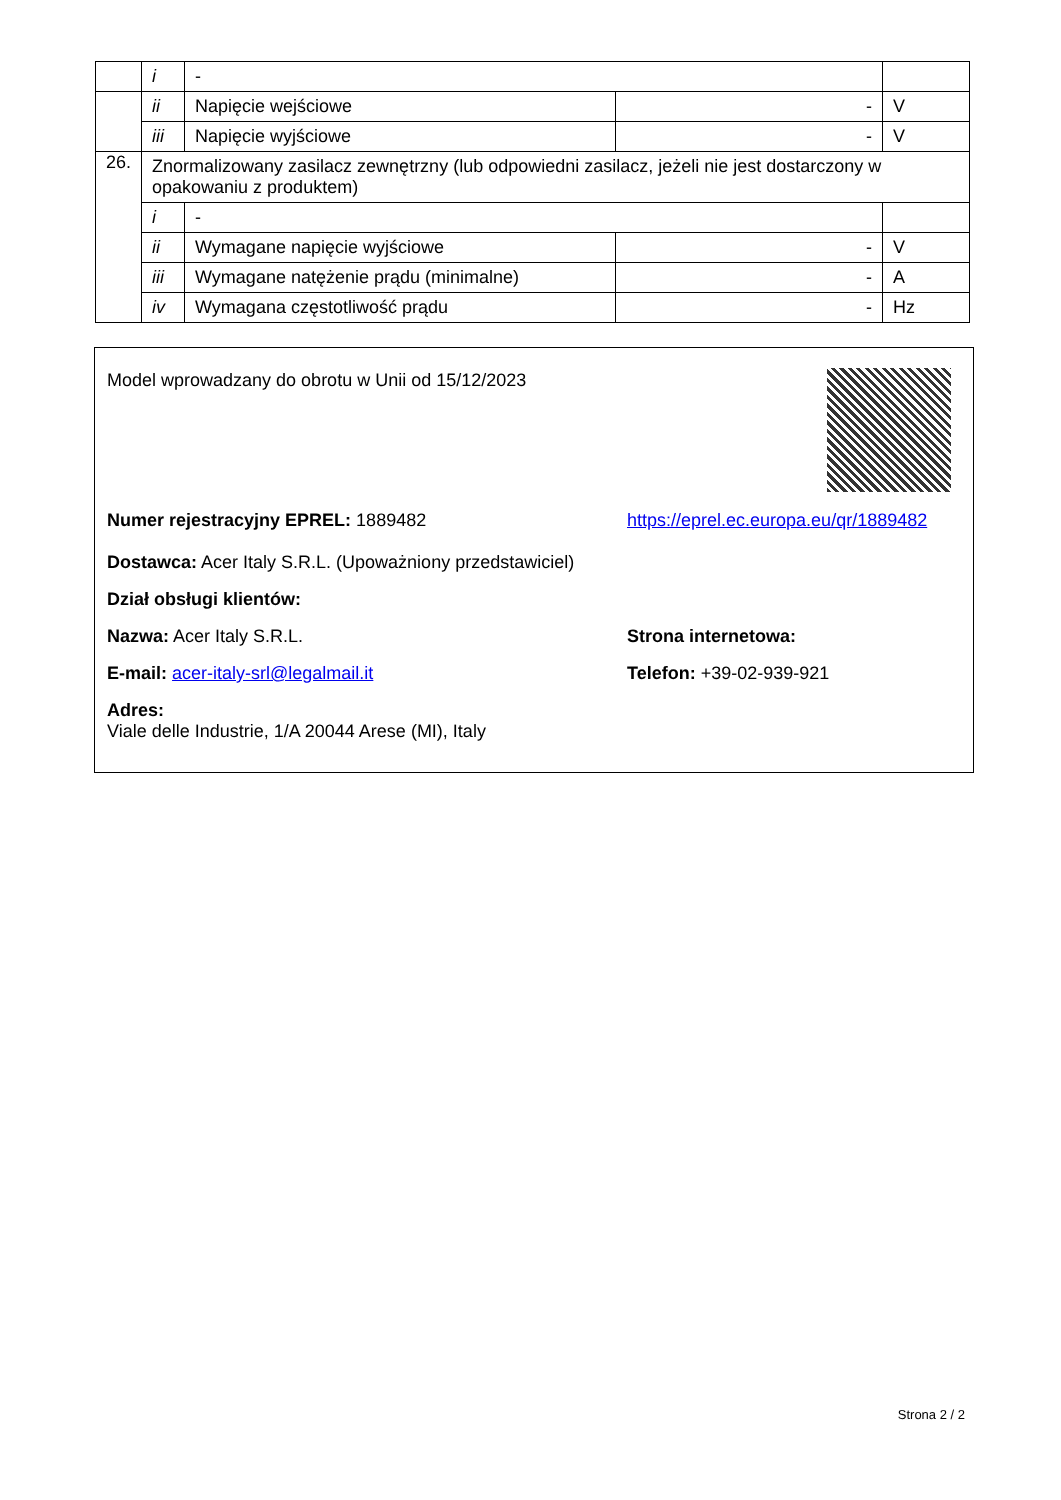| | i | - | | |
| | ii | Napięcie wejściowe | - | V |
| | iii | Napięcie wyjściowe | - | V |
| 26. | Znormalizowany zasilacz zewnętrzny (lub odpowiedni zasilacz, jeżeli nie jest dostarczony w opakowaniu z produktem) | | | |
| | i | - | | |
| | ii | Wymagane napięcie wyjściowe | - | V |
| | iii | Wymagane natężenie prądu (minimalne) | - | A |
| | iv | Wymagana częstotliwość prądu | - | Hz |
Model wprowadzany do obrotu w Unii od 15/12/2023
Numer rejestracyjny EPREL: 1889482
Dostawca: Acer Italy S.R.L. (Upoważniony przedstawiciel)
https://eprel.ec.europa.eu/qr/1889482
Dział obsługi klientów:
Nazwa: Acer Italy S.R.L. Strona internetowa:
E-mail: acer-italy-srl@legalmail.it Telefon: +39-02-939-921
Adres:
Viale delle Industrie, 1/A 20044 Arese (MI), Italy
Strona 2 / 2